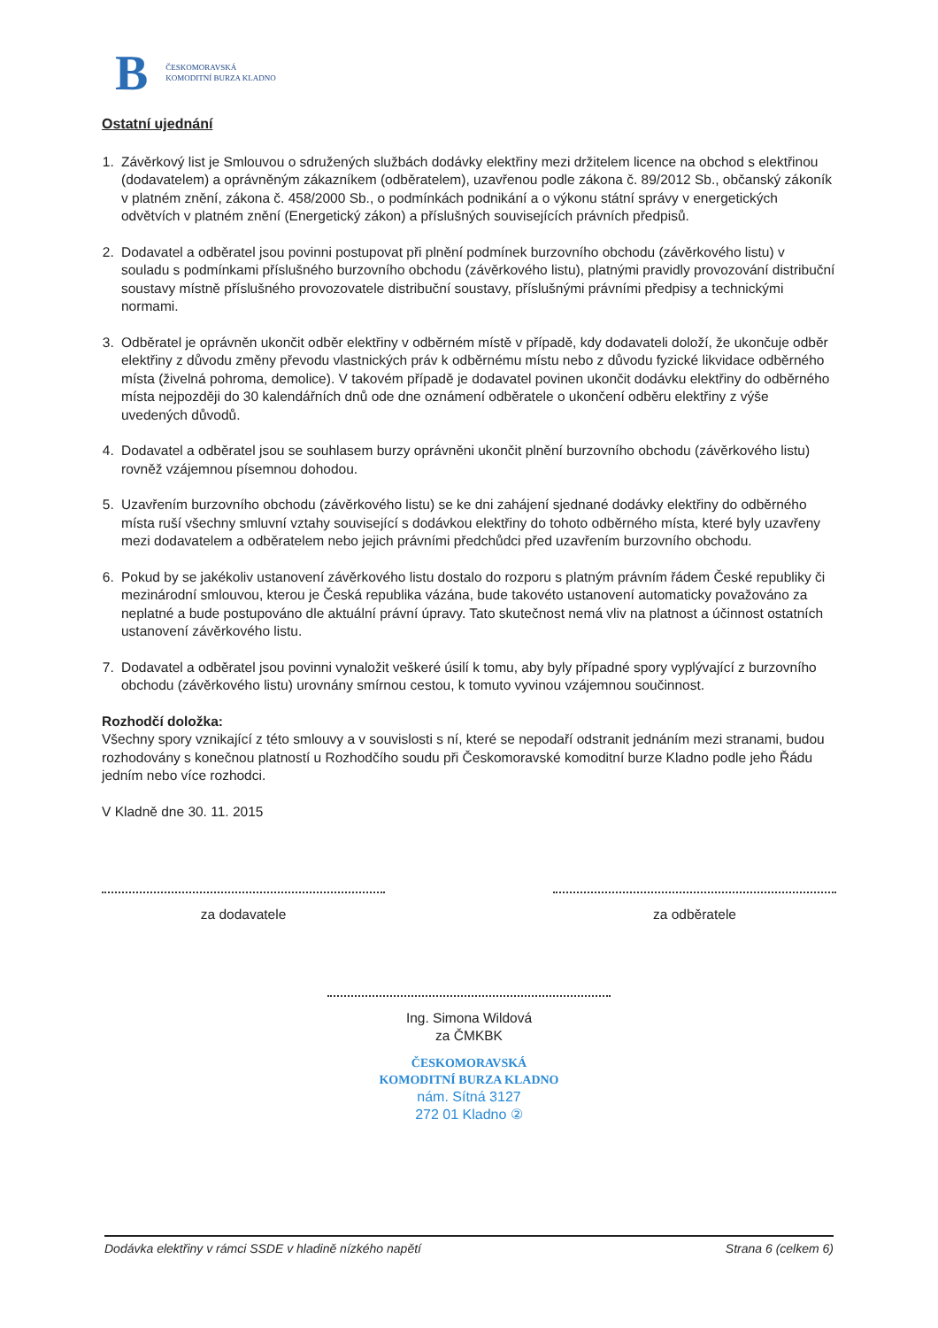B
ČESKOMORAVSKÁ
KOMODITNÍ BURZA KLADNO
Ostatní ujednání
1. Závěrkový list je Smlouvou o sdružených službách dodávky elektřiny mezi držitelem licence na obchod s elektřinou (dodavatelem) a oprávněným zákazníkem (odběratelem), uzavřenou podle zákona č. 89/2012 Sb., občanský zákoník v platném znění, zákona č. 458/2000 Sb., o podmínkách podnikání a o výkonu státní správy v energetických odvětvích v platném znění (Energetický zákon) a příslušných souvisejících právních předpisů.
2. Dodavatel a odběratel jsou povinni postupovat při plnění podmínek burzovního obchodu (závěrkového listu) v souladu s podmínkami příslušného burzovního obchodu (závěrkového listu), platnými pravidly provozování distribuční soustavy místně příslušného provozovatele distribuční soustavy, příslušnými právními předpisy a technickými normami.
3. Odběratel je oprávněn ukončit odběr elektřiny v odběrném místě v případě, kdy dodavateli doloží, že ukončuje odběr elektřiny z důvodu změny převodu vlastnických práv k odběrnému místu nebo z důvodu fyzické likvidace odběrného místa (živelná pohroma, demolice). V takovém případě je dodavatel povinen ukončit dodávku elektřiny do odběrného místa nejpozději do 30 kalendářních dnů ode dne oznámení odběratele o ukončení odběru elektřiny z výše uvedených důvodů.
4. Dodavatel a odběratel jsou se souhlasem burzy oprávněni ukončit plnění burzovního obchodu (závěrkového listu) rovněž vzájemnou písemnou dohodou.
5. Uzavřením burzovního obchodu (závěrkového listu) se ke dni zahájení sjednané dodávky elektřiny do odběrného místa ruší všechny smluvní vztahy související s dodávkou elektřiny do tohoto odběrného místa, které byly uzavřeny mezi dodavatelem a odběratelem nebo jejich právními předchůdci před uzavřením burzovního obchodu.
6. Pokud by se jakékoliv ustanovení závěrkového listu dostalo do rozporu s platným právním řádem České republiky či mezinárodní smlouvou, kterou je Česká republika vázána, bude takovéto ustanovení automaticky považováno za neplatné a bude postupováno dle aktuální právní úpravy. Tato skutečnost nemá vliv na platnost a účinnost ostatních ustanovení závěrkového listu.
7. Dodavatel a odběratel jsou povinni vynaložit veškeré úsilí k tomu, aby byly případné spory vyplývající z burzovního obchodu (závěrkového listu) urovnány smírnou cestou, k tomuto vyvinou vzájemnou součinnost.
Rozhodčí doložka:
Všechny spory vznikající z této smlouvy a v souvislosti s ní, které se nepodaří odstranit jednáním mezi stranami, budou rozhodovány s konečnou platností u Rozhodčího soudu při Českomoravské komoditní burze Kladno podle jeho Řádu jedním nebo více rozhodci.
V Kladně dne 30. 11. 2015
za dodavatele za odběratele
Ing. Simona Wildová
za ČMKBK
ČESKOMORAVSKÁ
KOMODITNÍ BURZA KLADNO
nám. Sítná 3127
272 01 Kladno ②
Dodávka elektřiny v rámci SSDE v hladině nízkého napětí Strana 6 (celkem 6)